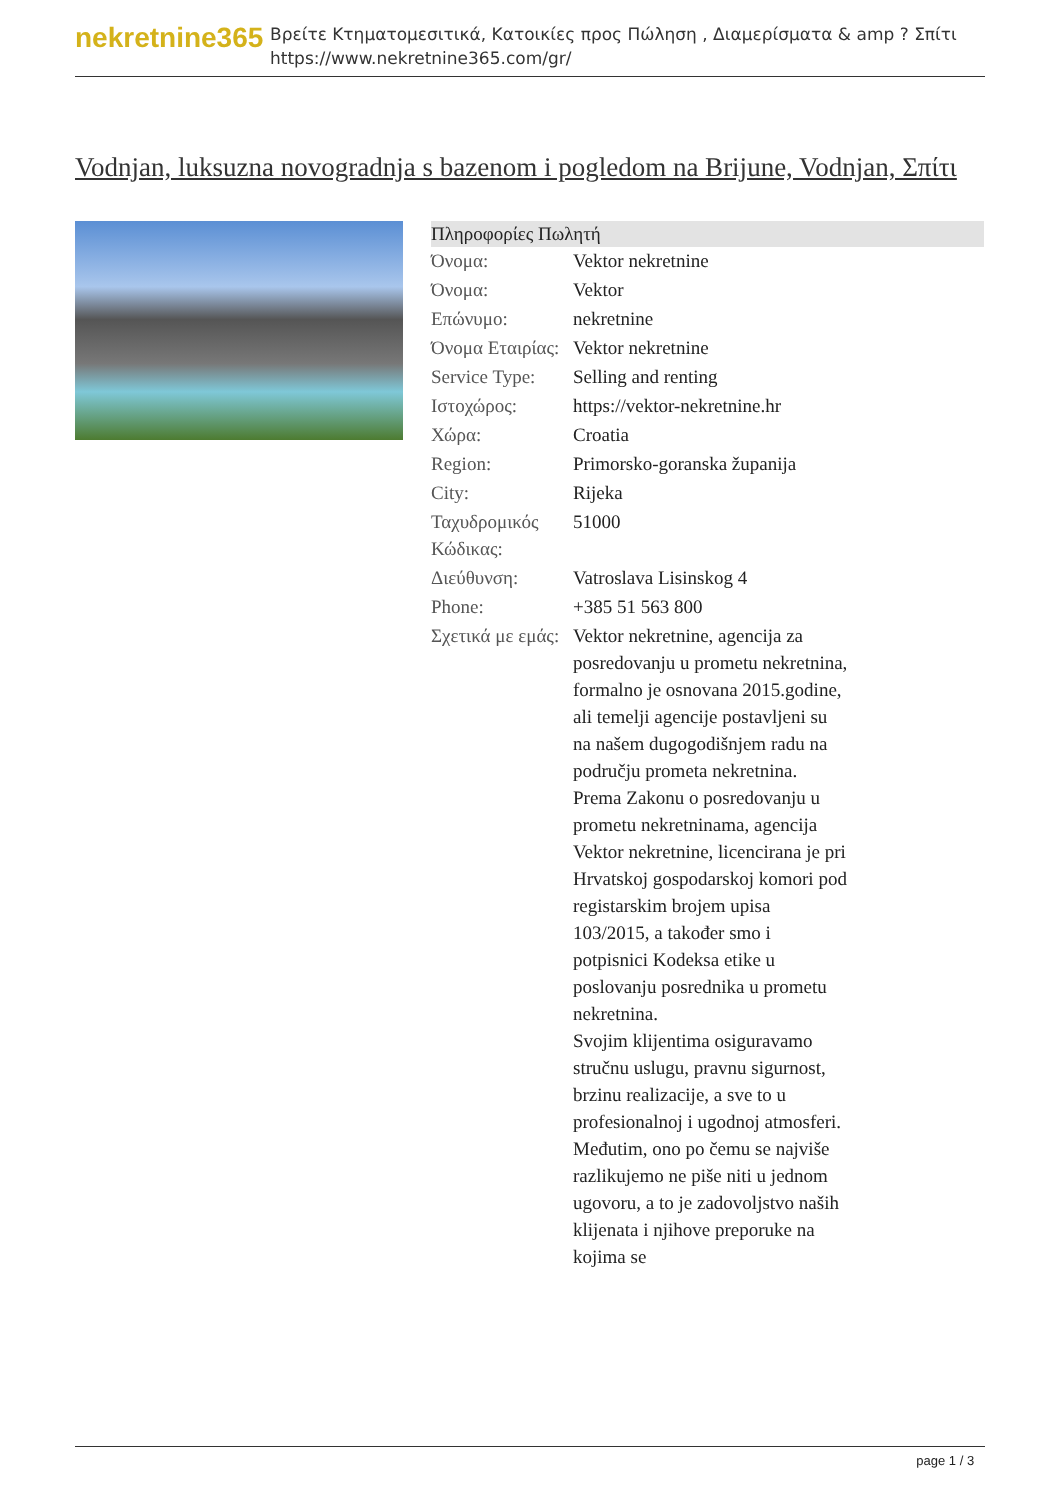nekretnine365
Βρείτε Κτηματομεσιτικά, Κατοικίες προς Πώληση , Διαμερίσματα & amp ? Σπίτι
https://www.nekretnine365.com/gr/
Vodnjan, luksuzna novogradnja s bazenom i pogledom na Brijune, Vodnjan, Σπίτι
| Πληροφορίες Πωλητή | | |
| --- | --- | --- |
| Όνομα: | Vektor nekretnine | |
| Όνομα: | Vektor | |
| Επώνυμο: | nekretnine | |
| Όνομα Εταιρίας: | Vektor nekretnine | |
| Service Type: | Selling and renting | |
| Ιστοχώρος: | https://vektor-nekretnine.hr | |
| Χώρα: | Croatia | |
| Region: | Primorsko-goranska županija | |
| City: | Rijeka | |
| Ταχυδρομικός Κώδικας: | 51000 | |
| Διεύθυνση: | Vatroslava Lisinskog 4 | |
| Phone: | +385 51 563 800 | |
| Σχετικά με εμάς: | Vektor nekretnine, agencija za posredovanju u prometu nekretnina, formalno je osnovana 2015.godine, ali temelji agencije postavljeni su na našem dugogodišnjem radu na području prometa nekretnina. Prema Zakonu o posredovanju u prometu nekretninama, agencija Vektor nekretnine, licencirana je pri Hrvatskoj gospodarskoj komori pod registarskim brojem upisa 103/2015, a također smo i potpisnici Kodeksa etike u poslovanju posrednika u prometu nekretnina. Svojim klijentima osiguravamo stručnu uslugu, pravnu sigurnost, brzinu realizacije, a sve to u profesionalnoj i ugodnoj atmosferi. Međutim, ono po čemu se najviše razlikujemo ne piše niti u jednom ugovoru, a to je zadovoljstvo naših klijenata i njihove preporuke na kojima se | |
page 1 / 3